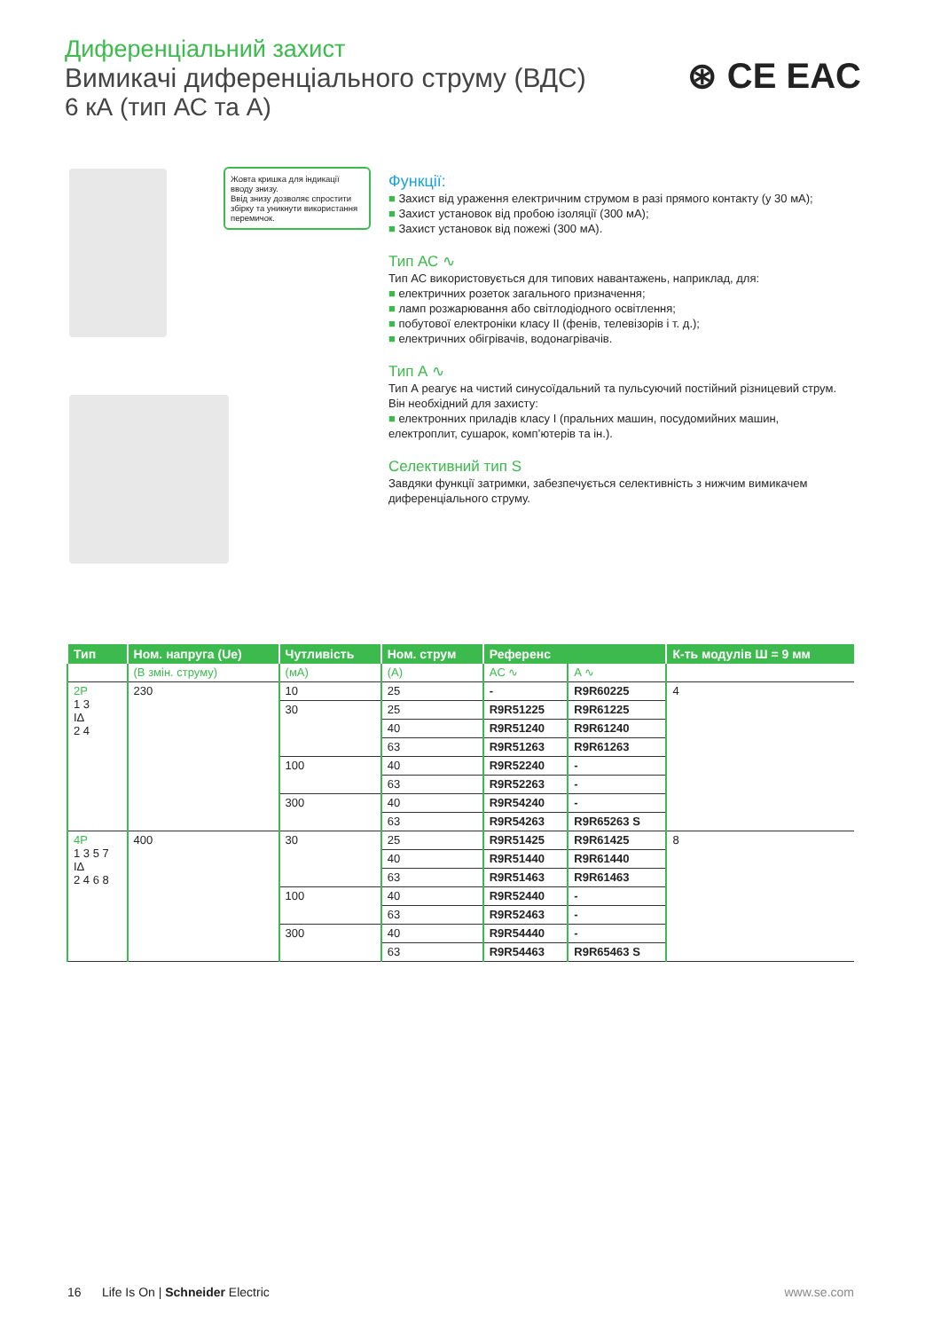Диференціальний захист
Вимикачі диференціального струму (ВДС)
6 кА (тип АС та А)
⊛ CE EAC
Жовта кришка для індикації вводу знизу.
Ввід знизу дозволяє спростити збірку та уникнути використання перемичок.
Функції:
■ Захист від ураження електричним струмом в разі прямого контакту (у 30 мА);
■ Захист установок від пробою ізоляції (300 мА);
■ Захист установок від пожежі (300 мА).
Тип АС ∿
Тип АС використовується для типових навантажень, наприклад, для:
■ електричних розеток загального призначення;
■ ламп розжарювання або світлодіодного освітлення;
■ побутової електроніки класу II (фенів, телевізорів і т. д.);
■ електричних обігрівачів, водонагрівачів.
Тип А ∿
Тип А реагує на чистий синусоїдальний та пульсуючий постійний різницевий струм. Він необхідний для захисту:
■ електронних приладів класу I (пральних машин, посудомийних машин, електроплит, сушарок, комп’ютерів та ін.).
Селективний тип S
Завдяки функції затримки, забезпечується селективність з нижчим вимикачем диференціального струму.
| Тип | Ном. напруга (Ue) | Чутливість | Ном. струм | Референс | | К-ть модулів Ш = 9 мм |
| --- | --- | --- | --- | --- | --- | --- |
| | (В змін. струму) | (мА) | (А) | AC ∿ | A ∿ | |
| 2P 1 3 IΔ 2 4 | 230 | 10 | 25 | - | R9R60225 | 4 |
| | | 30 | 25 | R9R51225 | R9R61225 | |
| | | | 40 | R9R51240 | R9R61240 | |
| | | | 63 | R9R51263 | R9R61263 | |
| | | 100 | 40 | R9R52240 | - | |
| | | | 63 | R9R52263 | - | |
| | | 300 | 40 | R9R54240 | - | |
| | | | 63 | R9R54263 | R9R65263 S | |
| 4P 1 3 5 7 IΔ 2 4 6 8 | 400 | 30 | 25 | R9R51425 | R9R61425 | 8 |
| | | | 40 | R9R51440 | R9R61440 | |
| | | | 63 | R9R51463 | R9R61463 | |
| | | 100 | 40 | R9R52440 | - | |
| | | | 63 | R9R52463 | - | |
| | | 300 | 40 | R9R54440 | - | |
| | | | 63 | R9R54463 | R9R65463 S | |
16 Life Is On | Schneider Electric www.se.com